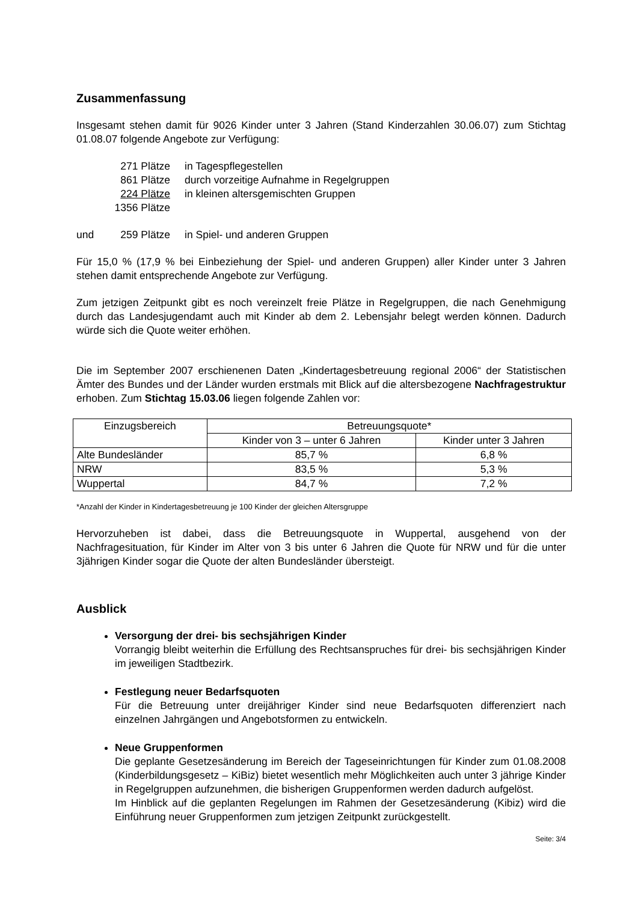Zusammenfassung
Insgesamt stehen damit für 9026 Kinder unter 3 Jahren (Stand Kinderzahlen 30.06.07) zum Stichtag 01.08.07 folgende Angebote zur Verfügung:
271 Plätze in Tagespflegestellen 861 Plätze durch vorzeitige Aufnahme in Regelgruppen 224 Plätze in kleinen altersgemischten Gruppen 1356 Plätze
und 259 Plätze in Spiel- und anderen Gruppen
Für 15,0 % (17,9 % bei Einbeziehung der Spiel- und anderen Gruppen) aller Kinder unter 3 Jahren stehen damit entsprechende Angebote zur Verfügung.
Zum jetzigen Zeitpunkt gibt es noch vereinzelt freie Plätze in Regelgruppen, die nach Genehmigung durch das Landesjugendamt auch mit Kinder ab dem 2. Lebensjahr belegt werden können. Dadurch würde sich die Quote weiter erhöhen.
Die im September 2007 erschienenen Daten „Kindertagesbetreuung regional 2006“ der Statistischen Ämter des Bundes und der Länder wurden erstmals mit Blick auf die altersbezogene Nachfragestruktur erhoben. Zum Stichtag 15.03.06 liegen folgende Zahlen vor:
| Einzugsbereich | Betreuungsquote* | |
| --- | --- | --- |
| | Kinder von 3 – unter 6 Jahren | Kinder unter 3 Jahren |
| Alte Bundesländer | 85,7 % | 6,8 % |
| NRW | 83,5 % | 5,3 % |
| Wuppertal | 84,7 % | 7,2 % |
*Anzahl der Kinder in Kindertagesbetreuung je 100 Kinder der gleichen Altersgruppe
Hervorzuheben ist dabei, dass die Betreuungsquote in Wuppertal, ausgehend von der Nachfragesituation, für Kinder im Alter von 3 bis unter 6 Jahren die Quote für NRW und für die unter 3jährigen Kinder sogar die Quote der alten Bundesländer übersteigt.
Ausblick
Versorgung der drei- bis sechsjährigen Kinder
Vorrangig bleibt weiterhin die Erfüllung des Rechtsanspruches für drei- bis sechsjährigen Kinder im jeweiligen Stadtbezirk.
Festlegung neuer Bedarfsquoten
Für die Betreuung unter dreijähriger Kinder sind neue Bedarfsquoten differenziert nach einzelnen Jahrgängen und Angebotsformen zu entwickeln.
Neue Gruppenformen
Die geplante Gesetzesänderung im Bereich der Tageseinrichtungen für Kinder zum 01.08.2008 (Kinderbildungsgesetz – KiBiz) bietet wesentlich mehr Möglichkeiten auch unter 3 jährige Kinder in Regelgruppen aufzunehmen, die bisherigen Gruppenformen werden dadurch aufgelöst.
Im Hinblick auf die geplanten Regelungen im Rahmen der Gesetzesänderung (Kibiz) wird die Einführung neuer Gruppenformen zum jetzigen Zeitpunkt zurückgestellt.
Seite: 3/4